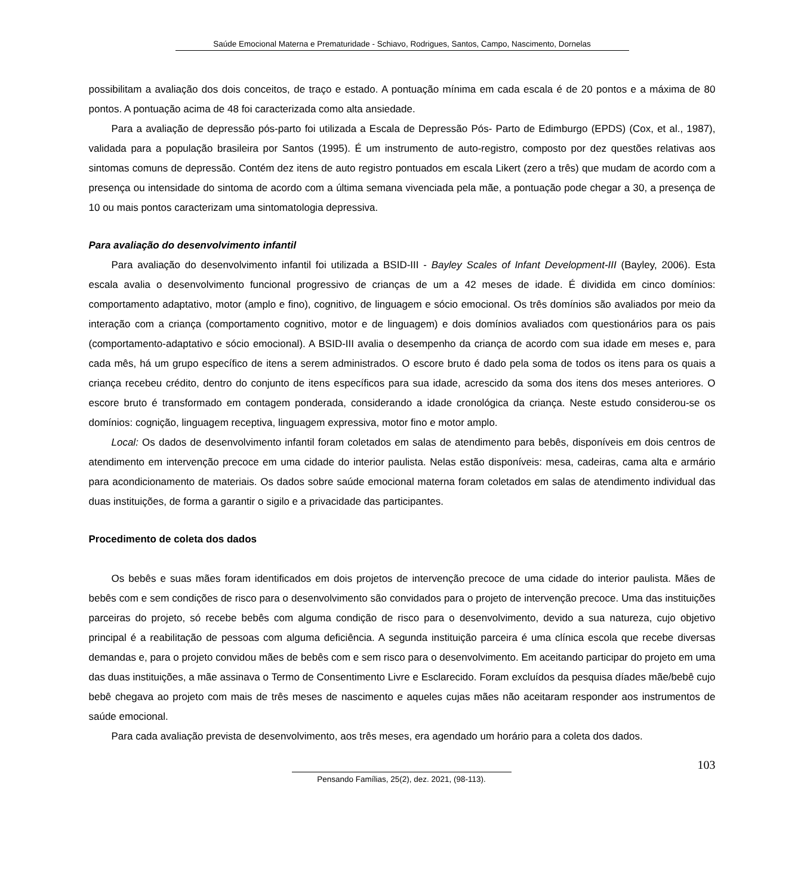Saúde Emocional Materna e Prematuridade - Schiavo, Rodrigues, Santos, Campo, Nascimento, Dornelas
possibilitam a avaliação dos dois conceitos, de traço e estado. A pontuação mínima em cada escala é de 20 pontos e a máxima de 80 pontos. A pontuação acima de 48 foi caracterizada como alta ansiedade.
Para a avaliação de depressão pós-parto foi utilizada a Escala de Depressão Pós- Parto de Edimburgo (EPDS) (Cox, et al., 1987), validada para a população brasileira por Santos (1995). É um instrumento de auto-registro, composto por dez questões relativas aos sintomas comuns de depressão. Contém dez itens de auto registro pontuados em escala Likert (zero a três) que mudam de acordo com a presença ou intensidade do sintoma de acordo com a última semana vivenciada pela mãe, a pontuação pode chegar a 30, a presença de 10 ou mais pontos caracterizam uma sintomatologia depressiva.
Para avaliação do desenvolvimento infantil
Para avaliação do desenvolvimento infantil foi utilizada a BSID-III - Bayley Scales of Infant Development-III (Bayley, 2006). Esta escala avalia o desenvolvimento funcional progressivo de crianças de um a 42 meses de idade. É dividida em cinco domínios: comportamento adaptativo, motor (amplo e fino), cognitivo, de linguagem e sócio emocional. Os três domínios são avaliados por meio da interação com a criança (comportamento cognitivo, motor e de linguagem) e dois domínios avaliados com questionários para os pais (comportamento-adaptativo e sócio emocional). A BSID-III avalia o desempenho da criança de acordo com sua idade em meses e, para cada mês, há um grupo específico de itens a serem administrados. O escore bruto é dado pela soma de todos os itens para os quais a criança recebeu crédito, dentro do conjunto de itens específicos para sua idade, acrescido da soma dos itens dos meses anteriores. O escore bruto é transformado em contagem ponderada, considerando a idade cronológica da criança. Neste estudo considerou-se os domínios: cognição, linguagem receptiva, linguagem expressiva, motor fino e motor amplo.
Local: Os dados de desenvolvimento infantil foram coletados em salas de atendimento para bebês, disponíveis em dois centros de atendimento em intervenção precoce em uma cidade do interior paulista. Nelas estão disponíveis: mesa, cadeiras, cama alta e armário para acondicionamento de materiais. Os dados sobre saúde emocional materna foram coletados em salas de atendimento individual das duas instituições, de forma a garantir o sigilo e a privacidade das participantes.
Procedimento de coleta dos dados
Os bebês e suas mães foram identificados em dois projetos de intervenção precoce de uma cidade do interior paulista. Mães de bebês com e sem condições de risco para o desenvolvimento são convidados para o projeto de intervenção precoce. Uma das instituições parceiras do projeto, só recebe bebês com alguma condição de risco para o desenvolvimento, devido a sua natureza, cujo objetivo principal é a reabilitação de pessoas com alguma deficiência. A segunda instituição parceira é uma clínica escola que recebe diversas demandas e, para o projeto convidou mães de bebês com e sem risco para o desenvolvimento. Em aceitando participar do projeto em uma das duas instituições, a mãe assinava o Termo de Consentimento Livre e Esclarecido. Foram excluídos da pesquisa díades mãe/bebê cujo bebê chegava ao projeto com mais de três meses de nascimento e aqueles cujas mães não aceitaram responder aos instrumentos de saúde emocional.
Para cada avaliação prevista de desenvolvimento, aos três meses, era agendado um horário para a coleta dos dados.
103
Pensando Famílias, 25(2), dez. 2021, (98-113).